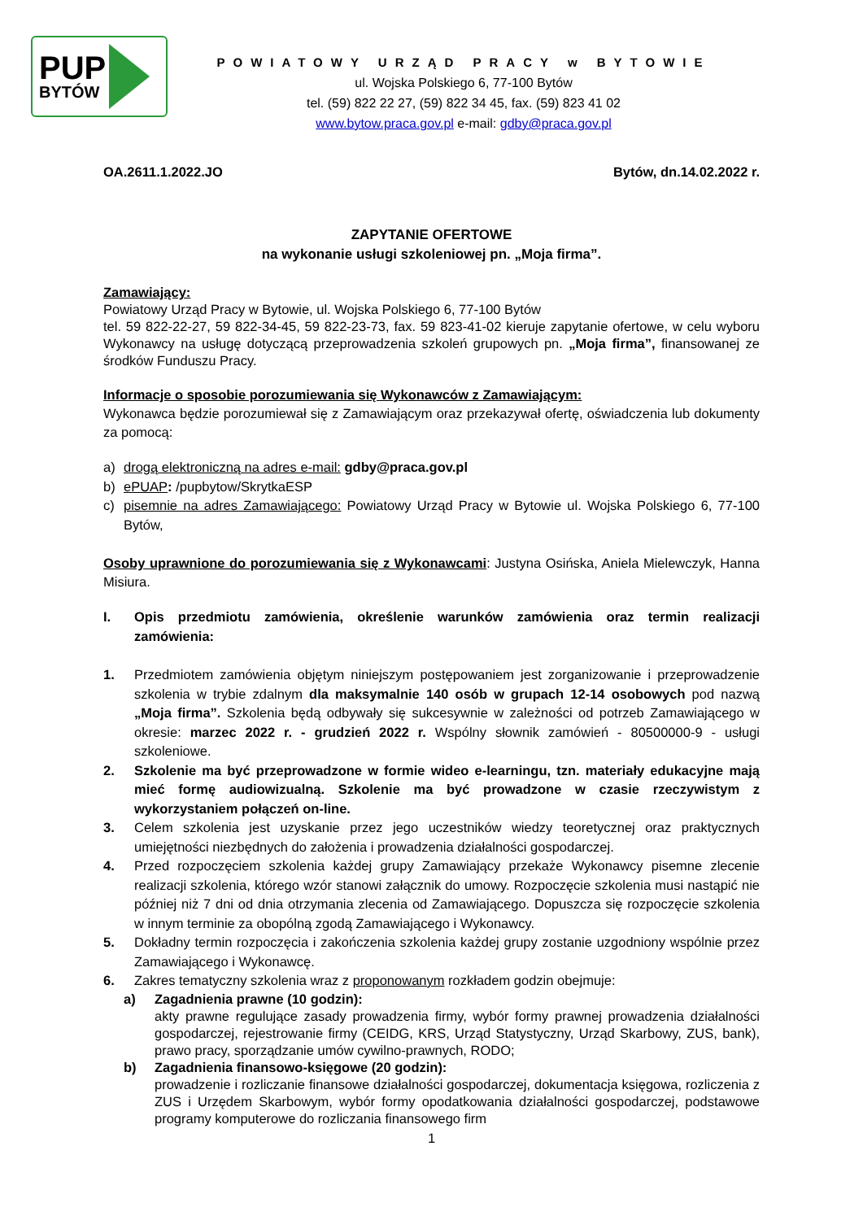PUP
BYTÓW
POWIATOWY URZĄD PRACY w BYTOWIE
ul. Wojska Polskiego 6, 77-100 Bytów
tel. (59) 822 22 27, (59) 822 34 45, fax. (59) 823 41 02
www.bytow.praca.gov.pl e-mail: gdby@praca.gov.pl
OA.2611.1.2022.JO Bytów, dn.14.02.2022 r.
ZAPYTANIE OFERTOWE
na wykonanie usługi szkoleniowej pn. „Moja firma”.
Zamawiający:
Powiatowy Urząd Pracy w Bytowie, ul. Wojska Polskiego 6, 77-100 Bytów
tel. 59 822-22-27, 59 822-34-45, 59 822-23-73, fax. 59 823-41-02 kieruje zapytanie ofertowe, w celu wyboru Wykonawcy na usługę dotyczącą przeprowadzenia szkoleń grupowych pn. „Moja firma”, finansowanej ze środków Funduszu Pracy.
Informacje o sposobie porozumiewania się Wykonawców z Zamawiającym:
Wykonawca będzie porozumiewał się z Zamawiającym oraz przekazywał ofertę, oświadczenia lub dokumenty za pomocą:
a) drogą elektroniczną na adres e-mail: gdby@praca.gov.pl
b) ePUAP: /pupbytow/SkrytkaESP
c) pisemnie na adres Zamawiającego: Powiatowy Urząd Pracy w Bytowie ul. Wojska Polskiego 6, 77-100 Bytów,
Osoby uprawnione do porozumiewania się z Wykonawcami: Justyna Osińska, Aniela Mielewczyk, Hanna Misiura.
I. Opis przedmiotu zamówienia, określenie warunków zamówienia oraz termin realizacji zamówienia:
1. Przedmiotem zamówienia objętym niniejszym postępowaniem jest zorganizowanie i przeprowadzenie szkolenia w trybie zdalnym dla maksymalnie 140 osób w grupach 12-14 osobowych pod nazwą „Moja firma”. Szkolenia będą odbywały się sukcesywnie w zależności od potrzeb Zamawiającego w okresie: marzec 2022 r. - grudzień 2022 r. Wspólny słownik zamówień - 80500000-9 - usługi szkoleniowe.
2. Szkolenie ma być przeprowadzone w formie wideo e-learningu, tzn. materiały edukacyjne mają mieć formę audiowizualną. Szkolenie ma być prowadzone w czasie rzeczywistym z wykorzystaniem połączeń on-line.
3. Celem szkolenia jest uzyskanie przez jego uczestników wiedzy teoretycznej oraz praktycznych umiejętności niezbędnych do założenia i prowadzenia działalności gospodarczej.
4. Przed rozpoczęciem szkolenia każdej grupy Zamawiający przekaże Wykonawcy pisemne zlecenie realizacji szkolenia, którego wzór stanowi załącznik do umowy. Rozpoczęcie szkolenia musi nastąpić nie później niż 7 dni od dnia otrzymania zlecenia od Zamawiającego. Dopuszcza się rozpoczęcie szkolenia w innym terminie za obopólną zgodą Zamawiającego i Wykonawcy.
5. Dokładny termin rozpoczęcia i zakończenia szkolenia każdej grupy zostanie uzgodniony wspólnie przez Zamawiającego i Wykonawcę.
6. Zakres tematyczny szkolenia wraz z proponowanym rozkładem godzin obejmuje:
a) Zagadnienia prawne (10 godzin):
akty prawne regulujące zasady prowadzenia firmy, wybór formy prawnej prowadzenia działalności gospodarczej, rejestrowanie firmy (CEIDG, KRS, Urząd Statystyczny, Urząd Skarbowy, ZUS, bank), prawo pracy, sporządzanie umów cywilno-prawnych, RODO;
b) Zagadnienia finansowo-księgowe (20 godzin):
prowadzenie i rozliczanie finansowe działalności gospodarczej, dokumentacja księgowa, rozliczenia z ZUS i Urzędem Skarbowym, wybór formy opodatkowania działalności gospodarczej, podstawowe programy komputerowe do rozliczania finansowego firm
1